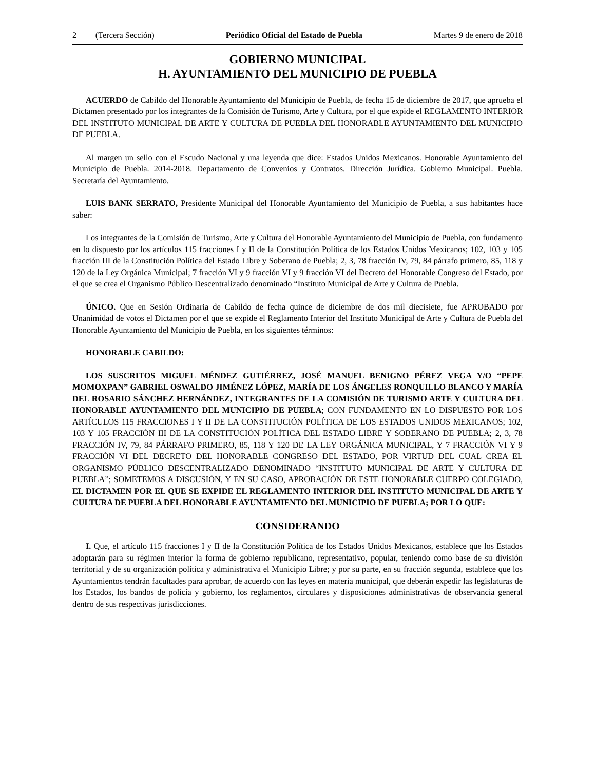2 (Tercera Sección) Periódico Oficial del Estado de Puebla Martes 9 de enero de 2018
GOBIERNO MUNICIPAL
H. AYUNTAMIENTO DEL MUNICIPIO DE PUEBLA
ACUERDO de Cabildo del Honorable Ayuntamiento del Municipio de Puebla, de fecha 15 de diciembre de 2017, que aprueba el Dictamen presentado por los integrantes de la Comisión de Turismo, Arte y Cultura, por el que expide el REGLAMENTO INTERIOR DEL INSTITUTO MUNICIPAL DE ARTE Y CULTURA DE PUEBLA DEL HONORABLE AYUNTAMIENTO DEL MUNICIPIO DE PUEBLA.
Al margen un sello con el Escudo Nacional y una leyenda que dice: Estados Unidos Mexicanos. Honorable Ayuntamiento del Municipio de Puebla. 2014-2018. Departamento de Convenios y Contratos. Dirección Jurídica. Gobierno Municipal. Puebla. Secretaría del Ayuntamiento.
LUIS BANK SERRATO, Presidente Municipal del Honorable Ayuntamiento del Municipio de Puebla, a sus habitantes hace saber:
Los integrantes de la Comisión de Turismo, Arte y Cultura del Honorable Ayuntamiento del Municipio de Puebla, con fundamento en lo dispuesto por los artículos 115 fracciones I y II de la Constitución Política de los Estados Unidos Mexicanos; 102, 103 y 105 fracción III de la Constitución Política del Estado Libre y Soberano de Puebla; 2, 3, 78 fracción IV, 79, 84 párrafo primero, 85, 118 y 120 de la Ley Orgánica Municipal; 7 fracción VI y 9 fracción VI y 9 fracción VI del Decreto del Honorable Congreso del Estado, por el que se crea el Organismo Público Descentralizado denominado “Instituto Municipal de Arte y Cultura de Puebla.
ÚNICO. Que en Sesión Ordinaria de Cabildo de fecha quince de diciembre de dos mil diecisiete, fue APROBADO por Unanimidad de votos el Dictamen por el que se expide el Reglamento Interior del Instituto Municipal de Arte y Cultura de Puebla del Honorable Ayuntamiento del Municipio de Puebla, en los siguientes términos:
HONORABLE CABILDO:
LOS SUSCRITOS MIGUEL MÉNDEZ GUTIÉRREZ, JOSÉ MANUEL BENIGNO PÉREZ VEGA Y/O “PEPE MOMOXPAN” GABRIEL OSWALDO JIMÉNEZ LÓPEZ, MARÍA DE LOS ÁNGELES RONQUILLO BLANCO Y MARÍA DEL ROSARIO SÁNCHEZ HERNÁNDEZ, INTEGRANTES DE LA COMISIÓN DE TURISMO ARTE Y CULTURA DEL HONORABLE AYUNTAMIENTO DEL MUNICIPIO DE PUEBLA; CON FUNDAMENTO EN LO DISPUESTO POR LOS ARTÍCULOS 115 FRACCIONES I Y II DE LA CONSTITUCIÓN POLÍTICA DE LOS ESTADOS UNIDOS MEXICANOS; 102, 103 Y 105 FRACCIÓN III DE LA CONSTITUCIÓN POLÍTICA DEL ESTADO LIBRE Y SOBERANO DE PUEBLA; 2, 3, 78 FRACCIÓN IV, 79, 84 PÁRRAFO PRIMERO, 85, 118 Y 120 DE LA LEY ORGÁNICA MUNICIPAL, Y 7 FRACCIÓN VI Y 9 FRACCIÓN VI DEL DECRETO DEL HONORABLE CONGRESO DEL ESTADO, POR VIRTUD DEL CUAL CREA EL ORGANISMO PÚBLICO DESCENTRALIZADO DENOMINADO “INSTITUTO MUNICIPAL DE ARTE Y CULTURA DE PUEBLA”; SOMETEMOS A DISCUSIÓN, Y EN SU CASO, APROBACIÓN DE ESTE HONORABLE CUERPO COLEGIADO, EL DICTAMEN POR EL QUE SE EXPIDE EL REGLAMENTO INTERIOR DEL INSTITUTO MUNICIPAL DE ARTE Y CULTURA DE PUEBLA DEL HONORABLE AYUNTAMIENTO DEL MUNICIPIO DE PUEBLA; POR LO QUE:
CONSIDERANDO
I. Que, el artículo 115 fracciones I y II de la Constitución Política de los Estados Unidos Mexicanos, establece que los Estados adoptarán para su régimen interior la forma de gobierno republicano, representativo, popular, teniendo como base de su división territorial y de su organización política y administrativa el Municipio Libre; y por su parte, en su fracción segunda, establece que los Ayuntamientos tendrán facultades para aprobar, de acuerdo con las leyes en materia municipal, que deberán expedir las legislaturas de los Estados, los bandos de policía y gobierno, los reglamentos, circulares y disposiciones administrativas de observancia general dentro de sus respectivas jurisdicciones.